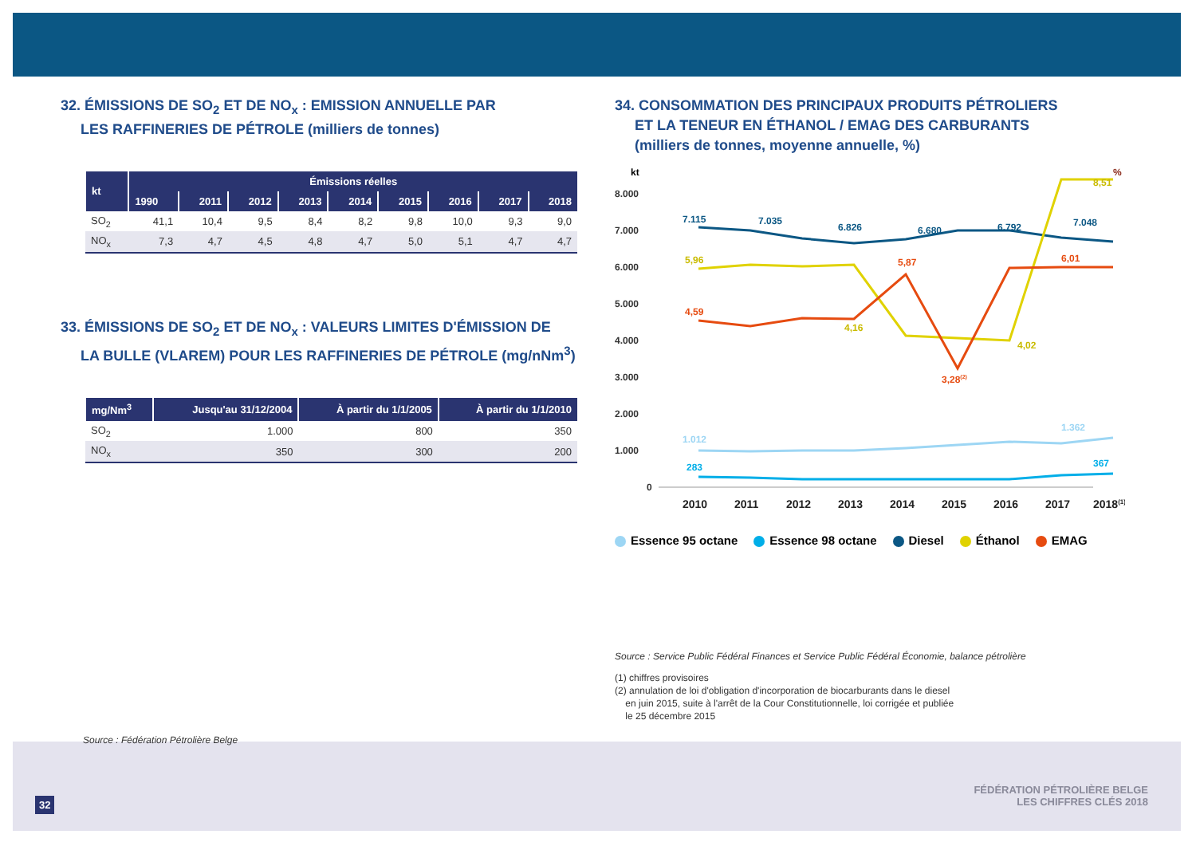32. ÉMISSIONS DE SO<sub>2</sub> ET DE NO<sub>x</sub> : EMISSION ANNUELLE PAR
LES RAFFINERIES DE PÉTROLE (milliers de tonnes)
| kt | Émissions réelles | | | | | | | | |
| --- | --- | --- | --- | --- | --- | --- | --- | --- | --- |
| | 1990 | 2011 | 2012 | 2013 | 2014 | 2015 | 2016 | 2017 | 2018 |
| SO<sub>2</sub> | 41,1 | 10,4 | 9,5 | 8,4 | 8,2 | 9,8 | 10,0 | 9,3 | 9,0 |
| NO<sub>x</sub> | 7,3 | 4,7 | 4,5 | 4,8 | 4,7 | 5,0 | 5,1 | 4,7 | 4,7 |
33. ÉMISSIONS DE SO<sub>2</sub> ET DE NO<sub>x</sub> : VALEURS LIMITES D'ÉMISSION DE
LA BULLE (VLAREM) POUR LES RAFFINERIES DE PÉTROLE (mg/nNm<sup>3</sup>)
| mg/Nm<sup>3</sup> | Jusqu'au 31/12/2004 | À partir du 1/1/2005 | À partir du 1/1/2010 |
| --- | --- | --- | --- |
| SO<sub>2</sub> | 1.000 | 800 | 350 |
| NO<sub>x</sub> | 350 | 300 | 200 |
Source : Fédération Pétrolière Belge
34. CONSOMMATION DES PRINCIPAUX PRODUITS PÉTROLIERS
ET LA TENEUR EN ÉTHANOL / EMAG DES CARBURANTS
(milliers de tonnes, moyenne annuelle, %)
kt
%
8.000
7.000
6.000
5.000
4.000
3.000
2.000
1.000
0
7.115
7.035
6.826
6.680
6.792
7.048
5,96
4,16
4,02
8,51
4,59
5,87
3,28(2)
6,01
1.012
1.362
283
367
2010
2011
2012
2013
2014
2015
2016
2017
2018(1)
Essence 95 octane Essence 98 octane Diesel Éthanol EMAG
Source : Service Public Fédéral Finances et Service Public Fédéral Économie, balance pétrolière
(1) chiffres provisoires
(2) annulation de loi d'obligation d'incorporation de biocarburants dans le diesel
en juin 2015, suite à l'arrêt de la Cour Constitutionnelle, loi corrigée et publiée
le 25 décembre 2015
FÉDÉRATION PÉTROLIÈRE BELGE
LES CHIFFRES CLÉS 2018
32